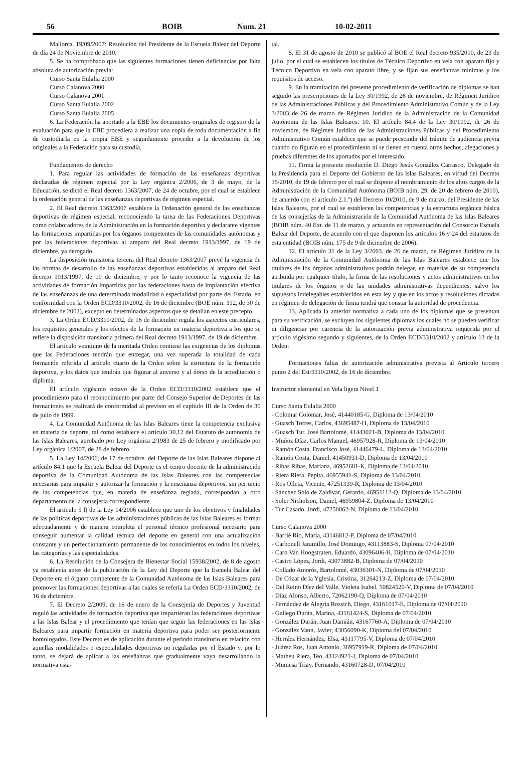56 BOIB Num. 21 10-02-2011
Mallorca. 19/09/2007: Resolución del Presidente de la Escuela Balear del Deporte de día 24 de Noviembre de 2010.
5. Se ha comprobado que las siguientes formaciones tienen deficiencias por falta absoluta de autorización previa:
Curso Santa Eulalia 2000
Curso Calanova 2000
Curso Calanova 2001
Curso Santa Eulalia 2002
Curso Santa Eulalia 2005
6. La Federación ha aportado a la EBE los documentes originales de registro de la evaluación para que la EBE procediera a realizar una copia de toda documentación a fin de custodiarla en la propia EBE y seguidamente proceder a la devolución de los originales a la Federación para su custodia.
Fundamentos de derecho
1. Para regular las actividades de formación de las enseñanzas deportivas declaradas de régimen especial por la Ley orgánica 2/2006, de 3 de mayo, de la Educación, se dictó el Real decreto 1363/2007, de 24 de octubre, por el cual se establece la ordenación general de las enseñanzas deportivas de régimen especial.
2. El Real decreto 1363/2007 establece la Ordenación general de las enseñanzas deportivas de régimen especial, reconociendo la tarea de las Federaciones Deportivas como colaboradores de la Administración en la formación deportiva y declarante vigentes las formaciones impartidas por los órganos competentes de las comunidades autónomas y por las federaciones deportivas al amparo del Real decreto 1913/1997, de 19 de diciembre, ya derogado.
La disposición transitoria tercera del Real decreto 1363/2007 prevé la vigencia de las normas de desarrollo de las enseñanzas deportivas establecidas al amparo del Real decreto 1913/1997, de 19 de diciembre, y por lo tanto reconoce la vigencia de las actividades de formación impartidas por las federaciones hasta de implantación efectiva de las enseñanzas de una determinada modalidad o especialidad por parte del Estado, en conformidad con la Orden ECD/3310/2002, de 16 de diciembre (BOE núm. 312, de 30 de diciembre de 2002), excepto en determinados aspectos que se detallan en este precepto.
3. La Orden ECD/3310/2002, de 16 de diciembre regula los aspectos curriculares, los requisitos generales y los efectos de la formación en materia deportiva a los que se refiere la disposición transitoria primera del Real decreto 1913/1997, de 19 de diciembre.
El artículo veintiuno de la meritada Orden contiene las exigencias de los diplomas que las Federaciones tendrán que entregar, una vez superada la totalidad de cada formación referida al artículo cuarto de la Orden sobre la estructura de la formación deportiva, y los datos que tendrán que figurar al anverso y al dorso de la acreditación o diploma.
El artículo vigésimo octavo de la Orden ECD/3310/2002 establece que el procedimiento para el reconocimiento por parte del Consejo Superior de Deportes de las formaciones se realizará de conformidad al previsto en el capítulo III de la Orden de 30 de julio de 1999.
4. La Comunidad Autónoma de las Islas Baleares tiene la competencia exclusiva en materia de deporte, tal como establece el artículo 30,12 del Estatuto de autonomía de las Islas Baleares, aprobado por Ley orgánica 2/1983 de 25 de febrero y modificado por Ley orgánica 1/2007, de 28 de febrero.
5. La Ley 14/2006, de 17 de octubre, del Deporte de las Islas Baleares dispone al artículo 84.1 que la Escuela Balear del Deporte es el centro docente de la administración deportiva de la Comunidad Autónoma de las Islas Baleares con las competencias necesarias para impartir y autorizar la formación y la enseñanza deportivos, sin perjuicio de las competencias que, en materia de enseñanza reglada, correspondan a otro departamento de la consejería correspondiente.
El artículo 5 l) de la Ley 14/2006 establece que uno de los objetivos y finalidades de las políticas deportivas de las administraciones públicas de las Islas Baleares es formar adecuadamente y de manera completa el personal técnico profesional necesario para conseguir aumentar la calidad técnica del deporte en general con una actualización constante y un perfeccionamiento permanente de los conocimientos en todos los niveles, las categorías y las especialidades.
6. La Resolución de la Consejera de Bienestar Social 15938/2002, de 8 de agosto ya establecía antes de la publicación de la Ley del Deporte que la Escuela Balear del Deporte era el órgano competente de la Comunidad Autónoma de las Islas Baleares para promover las formaciones deportivas a las cuales se refería La Orden ECD/3310/2002, de 16 de diciembre.
7. El Decreto 2/2009, de 16 de enero de la Consejería de Deportes y Juventud reguló las actividades de formación deportiva que impartieran las federaciones deportivas a las Islas Balear y el procedimiento que tenían que seguir las federaciones en las Islas Baleares para impartir formación en materia deportiva para poder ser posteriormente homologados. Este Decreto es de aplicación durante el periodo transitorio en relación con aquellas modalidades o especialidades deportivas no reguladas por el Estado y, por lo tanto, se dejará de aplicar a las enseñanzas que gradualmente vaya desarrollando la normativa esta-
tal.
8. El 31 de agosto de 2010 se publicó al BOE el Real decreto 935/2010, de 23 de julio, por el cual se establecen los títulos de Técnico Deportivo en vela con aparato fijo y Técnico Deportivo en vela con aparato libre, y se fijan sus enseñanzas mínimas y los requisitos de acceso.
9. En la tramitación del presente procedimiento de verificación de diplomas se han seguido las prescripciones de la Ley 30/1992, de 26 de noviembre, de Régimen Jurídico de las Administraciones Públicas y del Procedimiento Administrativo Común y de la Ley 3/2003 de 26 de marzo de Régimen Jurídico de la Administración de la Comunidad Autónoma de las Islas Baleares. 10. El artículo 84,4 de la Ley 30/1992, de 26 de noviembre, de Régimen Jurídico de las Administraciones Públicas y del Procedimiento Administrativo Común establece que se puede prescindir del trámite de audiencia previa cuando no figuran en el procedimiento ni se tienen en cuenta otros hechos, alegaciones y pruebas diferentes de los aportados por el interesado.
11. Firma la presente resolución D. Diego Jesús González Carrasco, Delegado de la Presidencia para el Deporte del Gobierno de las Islas Baleares, en virtud del Decreto 35/2010, de 19 de febrero por el cual se dispone el nombramiento de los altos cargos de la Administración de la Comunidad Autónoma (BOIB núm. 29, de 20 de febrero de 2010), de acuerdo con el artículo 2.1.º) del Decreto 10/2010, de 9 de marzo, del Presidente de las Islas Baleares, por el cual se establecen las competencias y la estructura orgánica básica de las consejerías de la Administración de la Comunidad Autónoma de las Islas Baleares (BOIB núm. 40 Ext. de 11 de marzo, y actuando en representación del Consorcio Escuela Balear del Deporte, de acuerdo con el que disponen los artículos 16 y 24 del estatutos de esta entidad (BOIB núm. 175 de 9 de diciembre de 2006).
12. El artículo 31 de la Ley 3/2003, de 26 de marzo, de Régimen Jurídico de la Administración de la Comunidad Autónoma de las Islas Baleares establece que los titulares de los órganos administrativos podrán delegar, en materias de su competencia atribuida por cualquier título, la firma de las resoluciones y actos administrativos en los titulares de los órganos o de las unidades administrativas dependientes, salvo los supuestos indelegables establecidos en esta ley y que en los actos y resoluciones dictadas en régimen de delegación de firma tendrá que constar la autoridad de procedencia.
13. Aplicada la anterior normativa a cada uno de los diplomas que se presentan para su verificación, se excluyen los siguientes diplomas los cuales no se pueden verificar ni diligenciar por carencia de la autorización previa administrativa requerida por el artículo vigésimo segundo y siguientes, de la Orden ECD/3310/2002 y artículo 13 de la Orden:
Formaciones faltas de autorización administrativa prevista al Artículo tercero punto 2 del Est/3310/2002, de 16 de diciembre.
Instructor elemental en Vela ligera Nivel 1
Curso Santa Eulalia 2000
- Colomar Colomar, José, 41440185-G. Diploma de 13/04/2010
- Guasch Torres, Carlos, 43695487-H, Diploma de 13/04/2010
- Guasch Tur, José Bartolomé, 41443021-B, Diploma de 13/04/2010
- Muñoz Díaz, Carlos Manuel, 46957928-R, Diploma de 13/04/2010
- Ramón Costa, Francisco José, 41446479-L, Diploma de 13/04/2010
- Ramón Costa, Daniel, 41450931-D, Diploma de 13/04/2010
- Ribas Ribas, Mariana, 46952681-K, Diploma de 13/04/2010
- Riera Riera, Pepita, 46955941-S, Diploma de 13/04/2010
- Ros Olleta, Vicente, 47251339-R, Diploma de 13/04/2010
- Sánchez Solo de Zaldívar, Gerardo, 46951112-Q, Diploma de 13/04/2010
- Soler Nicholson, Daniel, 46959804-Z, Diploma de 13/04/2010
- Tur Casado, Jordi, 47250062-N, Diploma de 13/04/2010
Curso Calanova 2000
- Barrié Rio, Maria, 43146812-P, Diploma de 07/04/2010
- Carbonell Jaramillo, José Domingo, 43113883-S, Diploma 07/04/2010
- Caro Van Hoogstraten, Eduardo, 43096406-H, Diploma de 07/04/2010
- Castro López, Jordi, 43073882-B, Diploma de 07/04/2010
- Collado Amorós, Bartolomé, 43036301-N, Diploma de 07/04/2010
- De Cózar de la Yglesia, Cristina, 31264213-Z, Diploma de 07/04/2010
- Del Reino Díez del Valle, Violeta Isabel, 50824520-V, Diploma de 07/04/2010
- Díaz Alonso, Alberto, 72062190-Q, Diploma de 07/04/2010
- Fernández de Alegría Rossich, Diego, 43161017-E, Diploma de 07/04/2010
- Gallego Durán, Marina, 43161424-S, Diploma de 07/04/2010
- González Durán, Juan Damián, 43167760-A, Diploma de 07/04/2010
- González Vann, Javier, 43056090-K, Diploma del 07/04/2010
- Herráez Hernández, Elsa, 43117795-V, Diploma de 07/04/2010
- Juárez Ros, Juan Antonio, 36957919-R, Diploma de 07/04/2010
- Matheu Riera, Teo, 43124921-J, Diploma de 07/04/2010
- Muniesa Triay, Fernando, 43160728-D, 07/04/2010